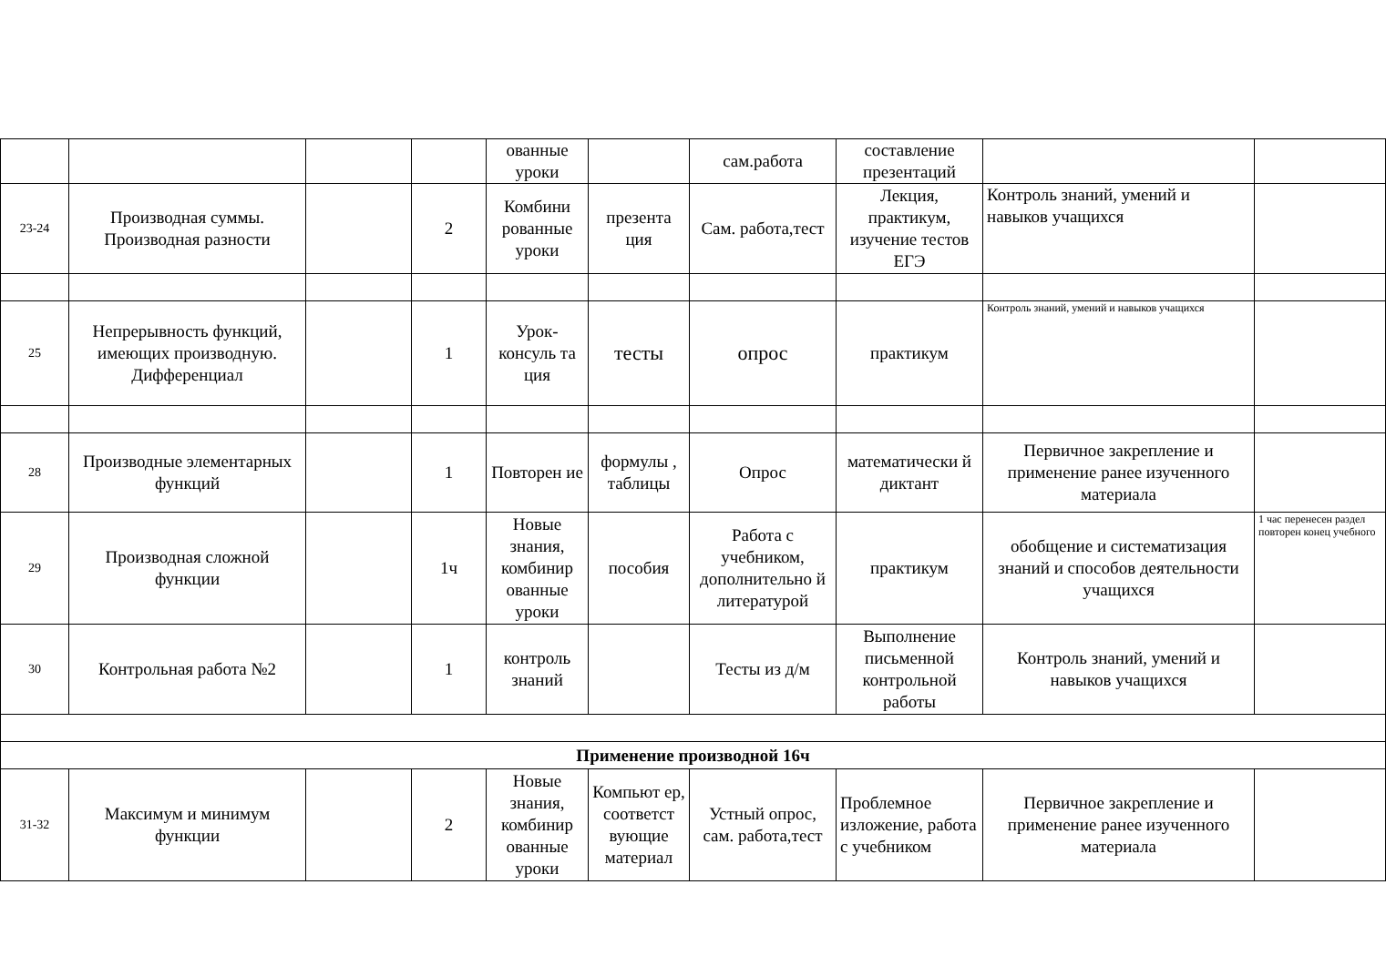| | | | | ованные уроки | | сам.работа | составление презентаций | | |
| 23-24 | Производная суммы. Производная разности | | 2 | Комбини рованные уроки | презента ция | Сам. работа,тест | Лекция, практикум, изучение тестов ЕГЭ | Контроль знаний, умений и навыков учащихся | |
| 25 | Непрерывность функций, имеющих производную. Дифференциал | | 1 | Урок-консуль та ция | тесты | опрос | практикум | Контроль знаний, умений и навыков учащихся | |
| 28 | Производные элементарных функций | | 1 | Повторен ие | формулы , таблицы | Опрос | математически й диктант | Первичное закрепление и применение ранее изученного материала | |
| 29 | Производная сложной функции | | 1ч | Новые знания, комбинир ованные уроки | пособия | Работа с учебником, дополнительно й литературой | практикум | обобщение и систематизация знаний и способов деятельности учащихся | 1 час перенесен раздел повторен конец учебного |
| 30 | Контрольная работа №2 | | 1 | контроль знаний | | Тесты из д/м | Выполнение письменной контрольной работы | Контроль знаний, умений и навыков учащихся | |
| Применение производной 16ч | | | | | | | | | |
| 31-32 | Максимум и минимум функции | | 2 | Новые знания, комбинир ованные уроки | Компьют ер, соответст вующие материал | Устный опрос, сам. работа,тест | Проблемное изложение, работа с учебником | Первичное закрепление и применение ранее изученного материала | |